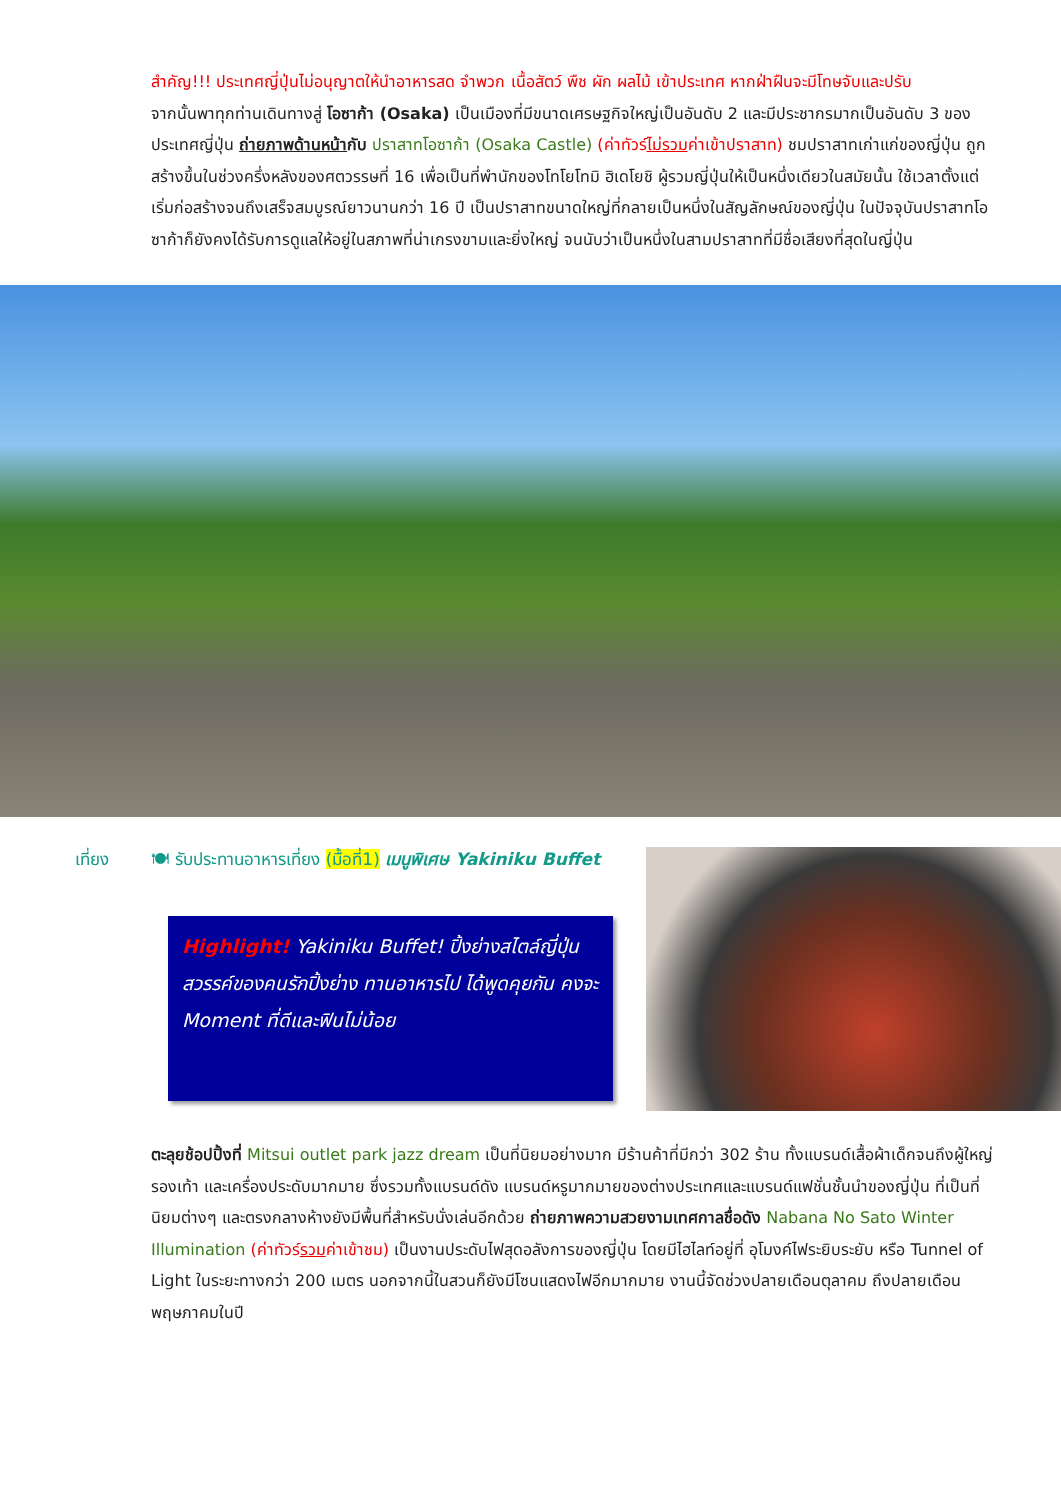สำคัญ!!! ประเทศญี่ปุ่นไม่อนุญาตให้นำอาหารสด จำพวก เนื้อสัตว์ พืช ผัก ผลไม้ เข้าประเทศ หากฝ่าฝืนจะมีโทษจับและปรับ
จากนั้นพาทุกท่านเดินทางสู่ โอซาก้า (Osaka) เป็นเมืองที่มีขนาดเศรษฐกิจใหญ่เป็นอันดับ 2 และมีประชากรมากเป็นอันดับ 3 ของประเทศญี่ปุ่น ถ่ายภาพด้านหน้ากับ ปราสาทโอซาก้า (Osaka Castle) (ค่าทัวร์ไม่รวมค่าเข้าปราสาท) ชมปราสาทเก่าแก่ของญี่ปุ่น ถูกสร้างขึ้นในช่วงครึ่งหลังของศตวรรษที่ 16 เพื่อเป็นที่พำนักของโทโยโทมิ ฮิเดโยชิ ผู้รวมญี่ปุ่นให้เป็นหนึ่งเดียวในสมัยนั้น ใช้เวลาตั้งแต่เริ่มก่อสร้างจนถึงเสร็จสมบูรณ์ยาวนานกว่า 16 ปี เป็นปราสาทขนาดใหญ่ที่กลายเป็นหนึ่งในสัญลักษณ์ของญี่ปุ่น ในปัจจุบันปราสาทโอซาก้าก็ยังคงได้รับการดูแลให้อยู่ในสภาพที่น่าเกรงขามและยิ่งใหญ่ จนนับว่าเป็นหนึ่งในสามปราสาทที่มีชื่อเสียงที่สุดในญี่ปุ่น
เที่ยง 🍽 รับประทานอาหารเที่ยง (มื้อที่1) เมนูพิเศษ Yakiniku Buffet
Highlight! Yakiniku Buffet! ปิ้งย่างสไตล์ญี่ปุ่น สวรรค์ของคนรักปิ้งย่าง ทานอาหารไป ได้พูดคุยกัน คงจะ Moment ที่ดีและฟินไม่น้อย
ตะลุยช้อปปิ้งที่ Mitsui outlet park jazz dream เป็นที่นิยมอย่างมาก มีร้านค้าที่มีกว่า 302 ร้าน ทั้งแบรนด์เสื้อผ้าเด็กจนถึงผู้ใหญ่ รองเท้า และเครื่องประดับมากมาย ซึ่งรวมทั้งแบรนด์ดัง แบรนด์หรูมากมายของต่างประเทศและแบรนด์แฟชั่นชั้นนำของญี่ปุ่น ที่เป็นที่นิยมต่างๆ และตรงกลางห้างยังมีพื้นที่สำหรับนั่งเล่นอีกด้วย ถ่ายภาพความสวยงามเทศกาลชื่อดัง Nabana No Sato Winter Illumination (ค่าทัวร์รวมค่าเข้าชม) เป็นงานประดับไฟสุดอลังการของญี่ปุ่น โดยมีไฮไลท์อยู่ที่ อุโมงค์ไฟระยิบระยับ หรือ Tunnel of Light ในระยะทางกว่า 200 เมตร นอกจากนี้ในสวนก็ยังมีโซนแสดงไฟอีกมากมาย งานนี้จัดช่วงปลายเดือนตุลาคม ถึงปลายเดือนพฤษภาคมในปี